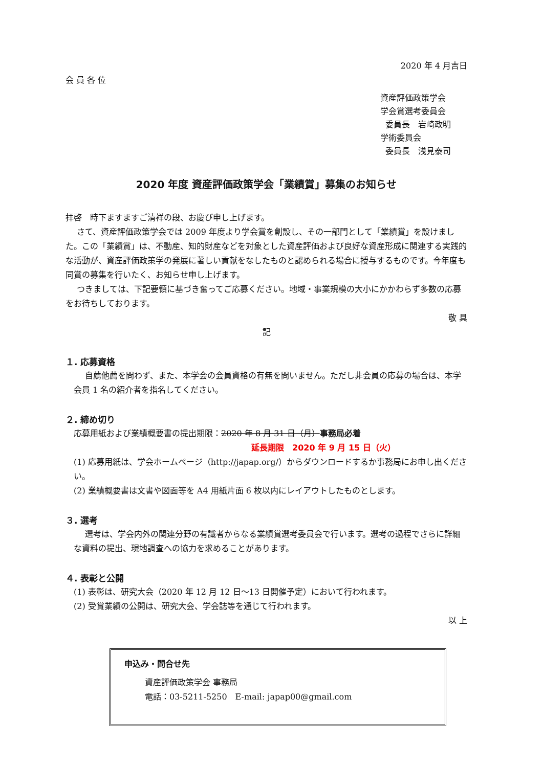2020 年 4 月吉日
会 員 各 位
資産評価政策学会
学会賞選考委員会
委員長　岩崎政明
学術委員会
委員長　浅見泰司
2020 年度 資産評価政策学会「業績賞」募集のお知らせ
拝啓　時下ますますご清祥の段、お慶び申し上げます。
さて、資産評価政策学会では 2009 年度より学会賞を創設し、その一部門として「業績賞」を設けました。この「業績賞」は、不動産、知的財産などを対象とした資産評価および良好な資産形成に関連する実践的な活動が、資産評価政策学の発展に著しい貢献をなしたものと認められる場合に授与するものです。今年度も同賞の募集を行いたく、お知らせ申し上げます。
つきましては、下記要領に基づき奮ってご応募ください。地域・事業規模の大小にかかわらず多数の応募をお待ちしております。
敬 具
記
１. 応募資格
自薦他薦を問わず、また、本学会の会員資格の有無を問いません。ただし非会員の応募の場合は、本学会員 1 名の紹介者を指名してください。
２. 締め切り
応募用紙および業績概要書の提出期限：2020 年 8 月 31 日（月）事務局必着
延長期限　2020 年 9 月 15 日（火）
(1) 応募用紙は、学会ホームページ（http://japap.org/）からダウンロードするか事務局にお申し出ください。
(2) 業績概要書は文書や図面等を A4 用紙片面 6 枚以内にレイアウトしたものとします。
３. 選考
選考は、学会内外の関連分野の有識者からなる業績賞選考委員会で行います。選考の過程でさらに詳細な資料の提出、現地調査への協力を求めることがあります。
４. 表彰と公開
(1) 表彰は、研究大会（2020 年 12 月 12 日～13 日開催予定）において行われます。
(2) 受賞業績の公開は、研究大会、学会誌等を通じて行われます。
以 上
申込み・問合せ先
資産評価政策学会 事務局
電話：03-5211-5250　E-mail: japap00@gmail.com